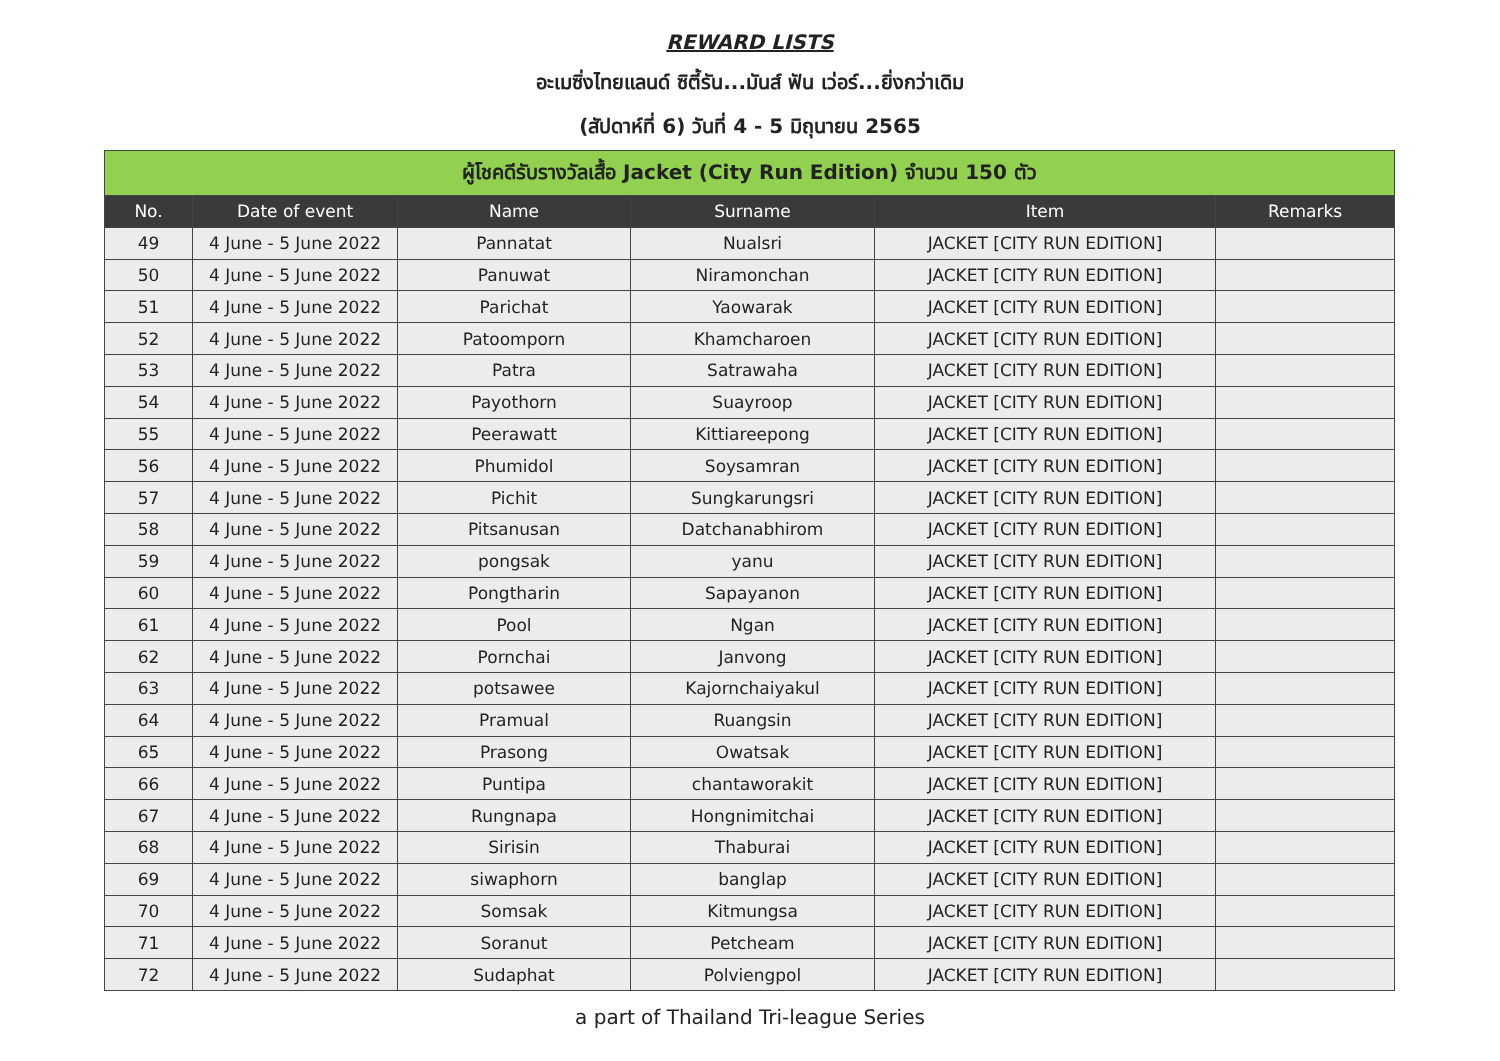REWARD LISTS
อะเมซิ่งไทยแลนด์ ซิตี้รัน...มันส์ ฟัน เว่อร์...ยิ่งกว่าเดิม
(สัปดาห์ที่ 6) วันที่ 4 - 5 มิถุนายน 2565
| ผู้โชคดีรับรางวัลเสื้อ Jacket (City Run Edition) จำนวน 150 ตัว | | | | | |
| --- | --- | --- | --- | --- | --- |
| No. | Date of event | Name | Surname | Item | Remarks |
| 49 | 4 June - 5 June 2022 | Pannatat | Nualsri | JACKET [CITY RUN EDITION] | |
| 50 | 4 June - 5 June 2022 | Panuwat | Niramonchan | JACKET [CITY RUN EDITION] | |
| 51 | 4 June - 5 June 2022 | Parichat | Yaowarak | JACKET [CITY RUN EDITION] | |
| 52 | 4 June - 5 June 2022 | Patoomporn | Khamcharoen | JACKET [CITY RUN EDITION] | |
| 53 | 4 June - 5 June 2022 | Patra | Satrawaha | JACKET [CITY RUN EDITION] | |
| 54 | 4 June - 5 June 2022 | Payothorn | Suayroop | JACKET [CITY RUN EDITION] | |
| 55 | 4 June - 5 June 2022 | Peerawatt | Kittiareepong | JACKET [CITY RUN EDITION] | |
| 56 | 4 June - 5 June 2022 | Phumidol | Soysamran | JACKET [CITY RUN EDITION] | |
| 57 | 4 June - 5 June 2022 | Pichit | Sungkarungsri | JACKET [CITY RUN EDITION] | |
| 58 | 4 June - 5 June 2022 | Pitsanusan | Datchanabhirom | JACKET [CITY RUN EDITION] | |
| 59 | 4 June - 5 June 2022 | pongsak | yanu | JACKET [CITY RUN EDITION] | |
| 60 | 4 June - 5 June 2022 | Pongtharin | Sapayanon | JACKET [CITY RUN EDITION] | |
| 61 | 4 June - 5 June 2022 | Pool | Ngan | JACKET [CITY RUN EDITION] | |
| 62 | 4 June - 5 June 2022 | Pornchai | Janvong | JACKET [CITY RUN EDITION] | |
| 63 | 4 June - 5 June 2022 | potsawee | Kajornchaiyakul | JACKET [CITY RUN EDITION] | |
| 64 | 4 June - 5 June 2022 | Pramual | Ruangsin | JACKET [CITY RUN EDITION] | |
| 65 | 4 June - 5 June 2022 | Prasong | Owatsak | JACKET [CITY RUN EDITION] | |
| 66 | 4 June - 5 June 2022 | Puntipa | chantaworakit | JACKET [CITY RUN EDITION] | |
| 67 | 4 June - 5 June 2022 | Rungnapa | Hongnimitchai | JACKET [CITY RUN EDITION] | |
| 68 | 4 June - 5 June 2022 | Sirisin | Thaburai | JACKET [CITY RUN EDITION] | |
| 69 | 4 June - 5 June 2022 | siwaphorn | banglap | JACKET [CITY RUN EDITION] | |
| 70 | 4 June - 5 June 2022 | Somsak | Kitmungsa | JACKET [CITY RUN EDITION] | |
| 71 | 4 June - 5 June 2022 | Soranut | Petcheam | JACKET [CITY RUN EDITION] | |
| 72 | 4 June - 5 June 2022 | Sudaphat | Polviengpol | JACKET [CITY RUN EDITION] | |
a part of Thailand Tri-league Series